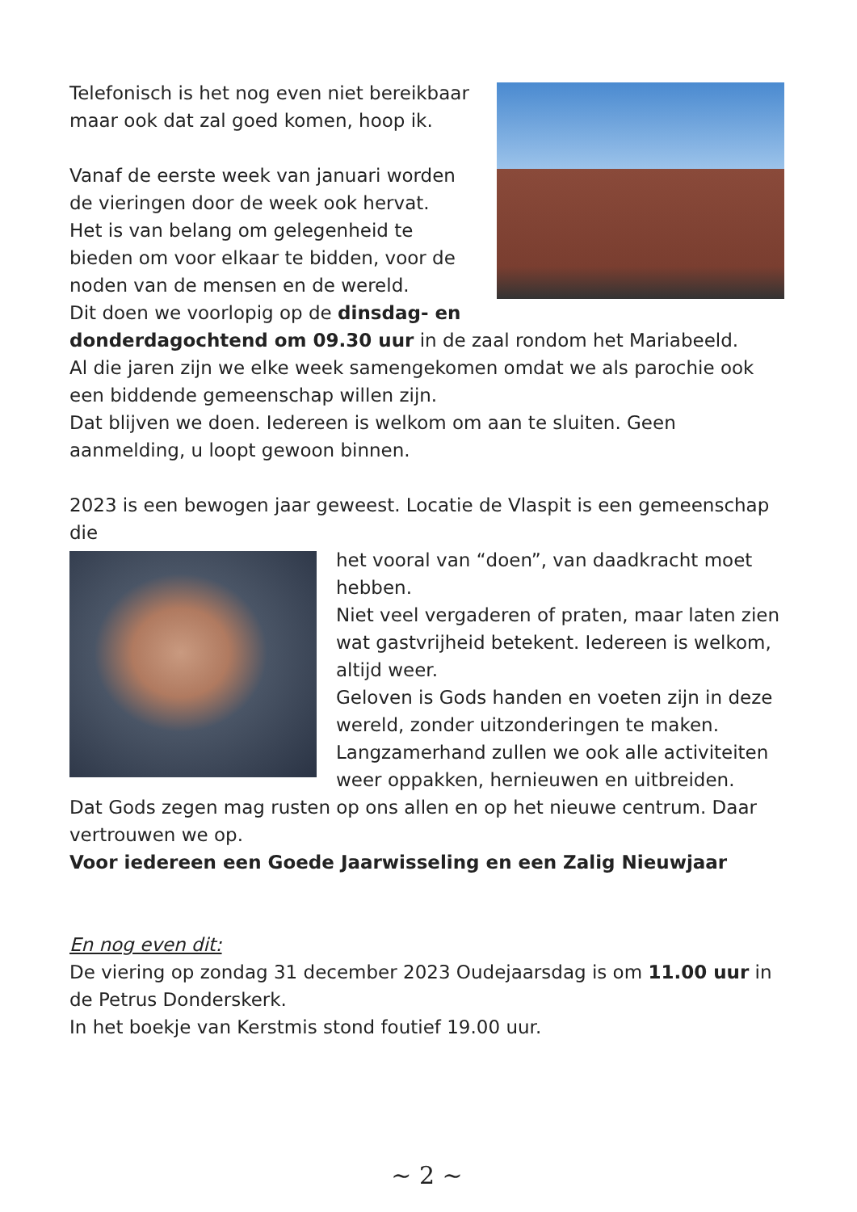Telefonisch is het nog even niet bereikbaar maar ook dat zal goed komen, hoop ik.
Vanaf de eerste week van januari worden de vieringen door de week ook hervat.
Het is van belang om gelegenheid te bieden om voor elkaar te bidden, voor de noden van de mensen en de wereld.
Dit doen we voorlopig op de dinsdag- en donderdagochtend om 09.30 uur in de zaal rondom het Mariabeeld.
Al die jaren zijn we elke week samengekomen omdat we als parochie ook een biddende gemeenschap willen zijn.
Dat blijven we doen. Iedereen is welkom om aan te sluiten. Geen aanmelding, u loopt gewoon binnen.
2023 is een bewogen jaar geweest. Locatie de Vlaspit is een gemeenschap die
het vooral van “doen”, van daadkracht moet hebben.
Niet veel vergaderen of praten, maar laten zien wat gastvrijheid betekent. Iedereen is welkom, altijd weer.
Geloven is Gods handen en voeten zijn in deze wereld, zonder uitzonderingen te maken.
Langzamerhand zullen we ook alle activiteiten weer oppakken, hernieuwen en uitbreiden.
Dat Gods zegen mag rusten op ons allen en op het nieuwe centrum. Daar vertrouwen we op.
Voor iedereen een Goede Jaarwisseling en een Zalig Nieuwjaar
En nog even dit:
De viering op zondag 31 december 2023 Oudejaarsdag is om 11.00 uur in de Petrus Donderskerk.
In het boekje van Kerstmis stond foutief 19.00 uur.
~ 2 ~